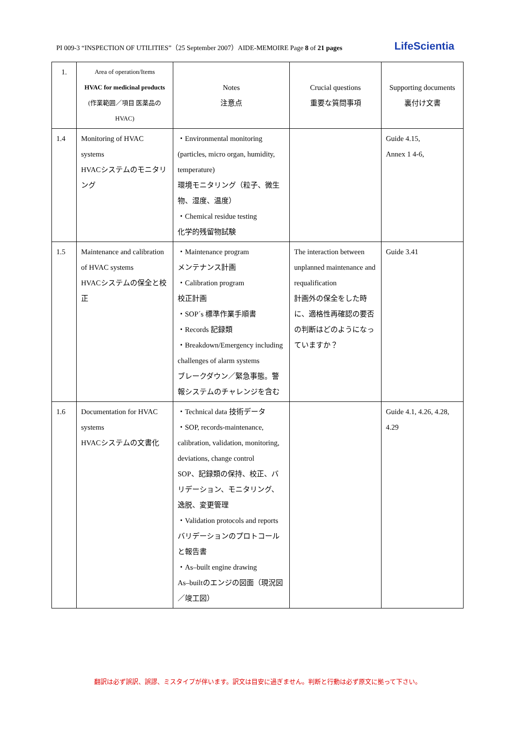PI 009-3 “INSPECTION OF UTILITIES”（25 September 2007）AIDE-MEMOIRE Page 8 of 21 pages LifeScientia
| 1. | Area of operation/Items HVAC for medicinal products (作業範囲／項目 医薬品のHVAC) | Notes 注意点 | Crucial questions 重要な質問事項 | Supporting documents 裏付け文書 |
| 1.4 | Monitoring of HVAC systems HVACシステムのモニタリング | ・Environmental monitoring (particles, micro organ, humidity, temperature) 環境モニタリング（粒子、微生物、湿度、温度） ・Chemical residue testing 化学的残留物試験 | | Guide 4.15, Annex 1 4-6, |
| 1.5 | Maintenance and calibration of HVAC systems HVACシステムの保全と校正 | ・Maintenance program メンテナンス計画 ・Calibration program 校正計画 ・SOP´s 標準作業手順書 ・Records 記録類 ・Breakdown/Emergency including challenges of alarm systems ブレークダウン／緊急事態。警報システムのチャレンジを含む | The interaction between unplanned maintenance and requalification 計画外の保全をした時に、適格性再確認の要否の判断はどのようになっていますか？ | Guide 3.41 |
| 1.6 | Documentation for HVAC systems HVACシステムの文書化 | ・Technical data 技術データ ・SOP, records-maintenance, calibration, validation, monitoring, deviations, change control SOP、記録類の保持、校正、バリデーション、モニタリング、逸脱、変更管理 ・Validation protocols and reports バリデーションのプロトコールと報告書 ・As–built engine drawing As–builtのエンジの図面（現況図／竣工図） | | Guide 4.1, 4.26, 4.28, 4.29 |
翻訳は必ず誤訳、誤謬、ミスタイプが伴います。訳文は目安に過ぎません。判断と行動は必ず原文に拠って下さい。